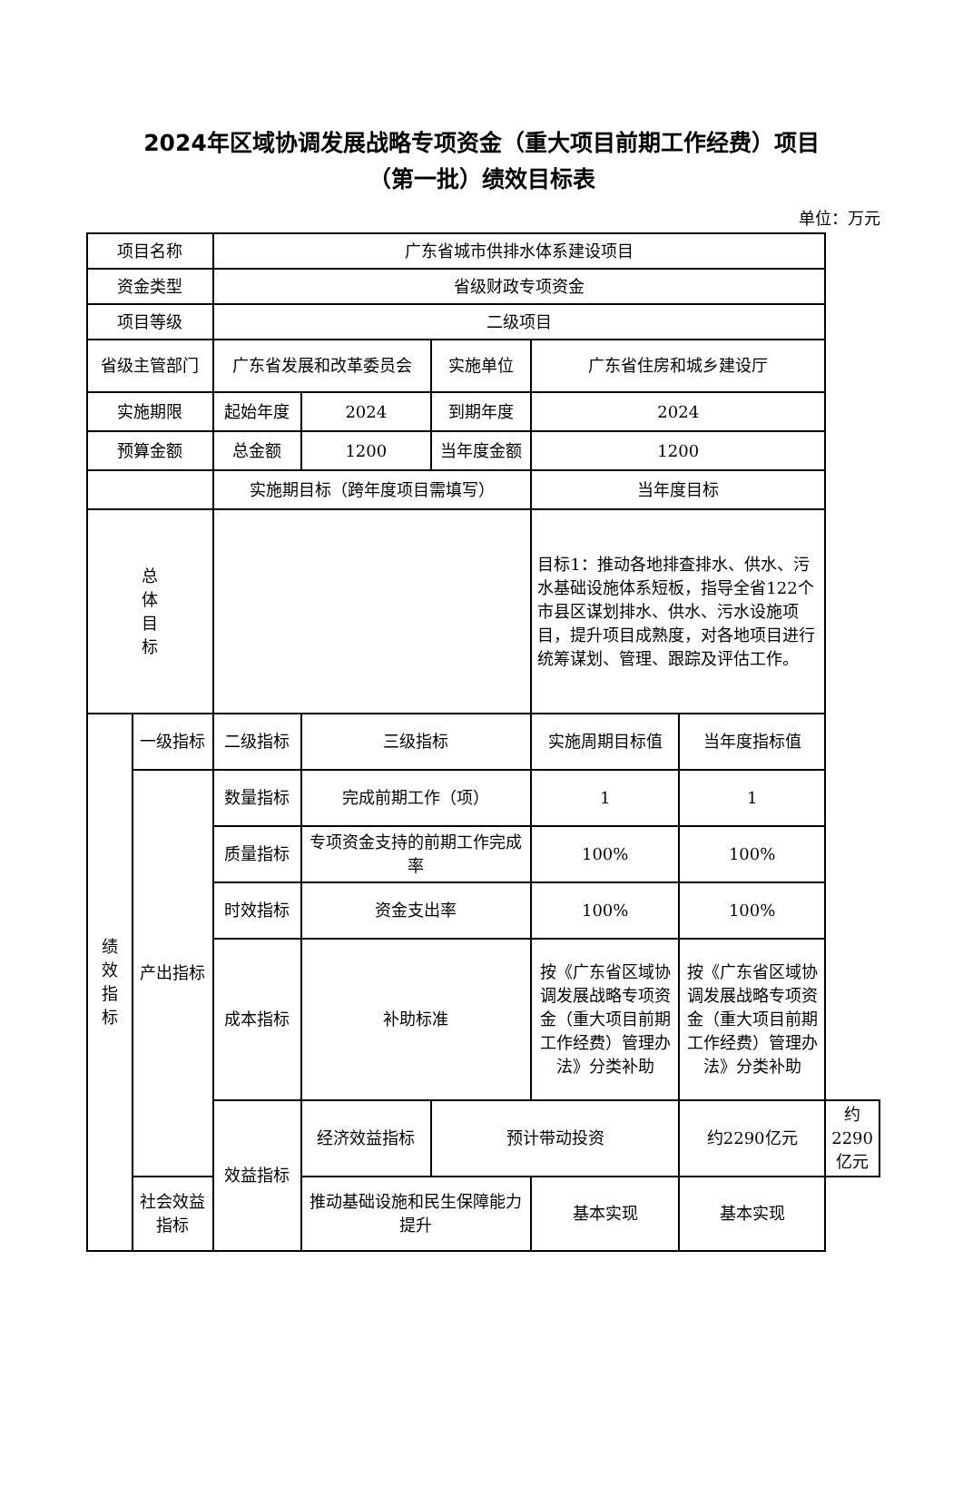2024年区域协调发展战略专项资金（重大项目前期工作经费）项目
（第一批）绩效目标表
单位：万元
| 项目名称 | | 广东省城市供排水体系建设项目 | | | | | |
| 资金类型 | | 省级财政专项资金 | | | | | |
| 项目等级 | | 二级项目 | | | | | |
| 省级主管部门 | | 广东省发展和改革委员会 | | 实施单位 | 广东省住房和城乡建设厅 | | |
| 实施期限 | | 起始年度 | 2024 | 到期年度 | 2024 | | |
| 预算金额 | | 总金额 | 1200 | 当年度金额 | 1200 | | |
| | | 实施期目标（跨年度项目需填写） | | | 当年度目标 | | |
| 总 体 目 标 | | | | | 目标1：推动各地排查排水、供水、污水基础设施体系短板，指导全省122个市县区谋划排水、供水、污水设施项目，提升项目成熟度，对各地项目进行统筹谋划、管理、跟踪及评估工作。 | | |
| 绩效指标 | 一级指标 | 二级指标 | 三级指标 | | 实施周期目标值 | 当年度指标值 | |
| | 产出指标 | 数量指标 | 完成前期工作（项） | | 1 | 1 | |
| | | 质量指标 | 专项资金支持的前期工作完成率 | | 100% | 100% | |
| | | 时效指标 | 资金支出率 | | 100% | 100% | |
| | | 成本指标 | 补助标准 | | 按《广东省区域协调发展战略专项资金（重大项目前期工作经费）管理办法》分类补助 | 按《广东省区域协调发展战略专项资金（重大项目前期工作经费）管理办法》分类补助 | |
| | | 效益指标 | 经济效益指标 | 预计带动投资 | | 约2290亿元 | 约2290亿元 |
| | 社会效益指标 | | 推动基础设施和民生保障能力提升 | | 基本实现 | 基本实现 | |